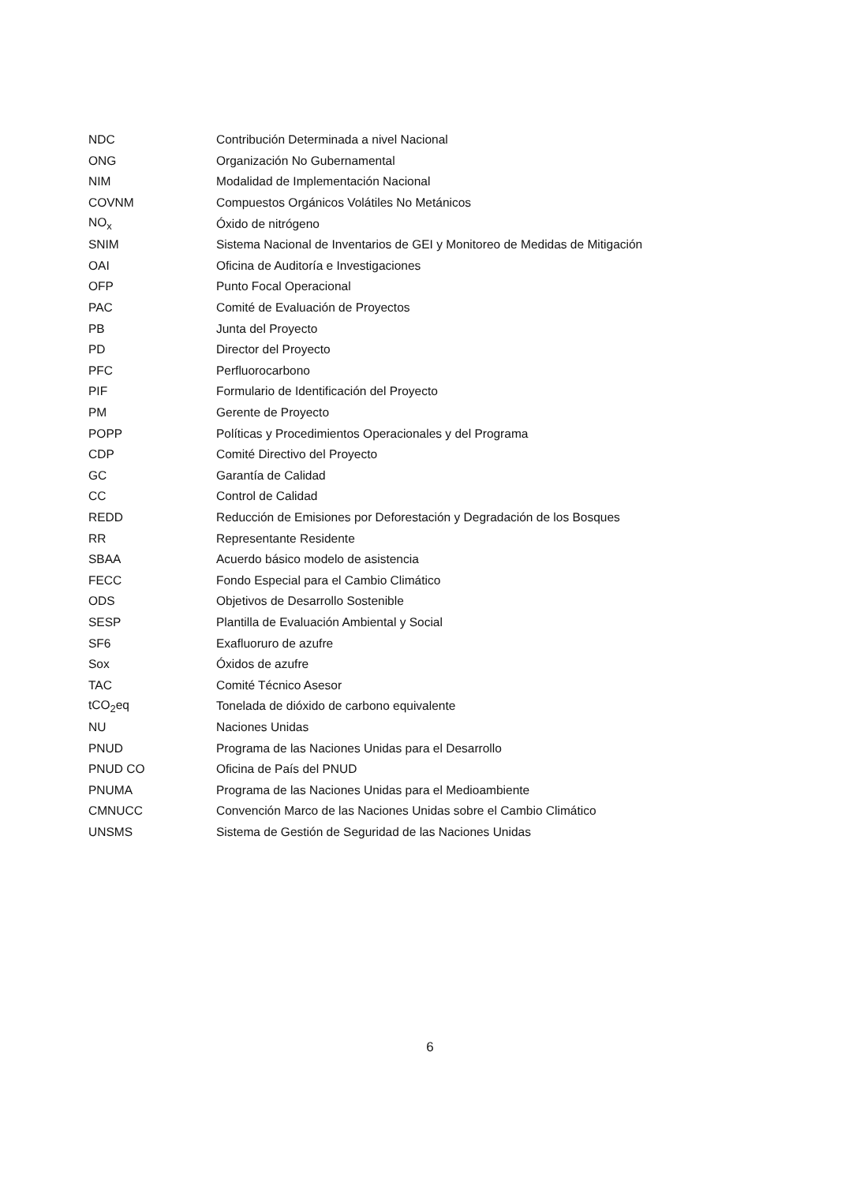| NDC | Contribución Determinada a nivel Nacional |
| ONG | Organización No Gubernamental |
| NIM | Modalidad de Implementación Nacional |
| COVNM | Compuestos Orgánicos Volátiles No Metánicos |
| NO<sub>x</sub> | Óxido de nitrógeno |
| SNIM | Sistema Nacional de Inventarios de GEI y Monitoreo de Medidas de Mitigación |
| OAI | Oficina de Auditoría e Investigaciones |
| OFP | Punto Focal Operacional |
| PAC | Comité de Evaluación de Proyectos |
| PB | Junta del Proyecto |
| PD | Director del Proyecto |
| PFC | Perfluorocarbono |
| PIF | Formulario de Identificación del Proyecto |
| PM | Gerente de Proyecto |
| POPP | Políticas y Procedimientos Operacionales y del Programa |
| CDP | Comité Directivo del Proyecto |
| GC | Garantía de Calidad |
| CC | Control de Calidad |
| REDD | Reducción de Emisiones por Deforestación y Degradación de los Bosques |
| RR | Representante Residente |
| SBAA | Acuerdo básico modelo de asistencia |
| FECC | Fondo Especial para el Cambio Climático |
| ODS | Objetivos de Desarrollo Sostenible |
| SESP | Plantilla de Evaluación Ambiental y Social |
| SF6 | Exafluoruro de azufre |
| Sox | Óxidos de azufre |
| TAC | Comité Técnico Asesor |
| tCO<sub>2</sub>eq | Tonelada de dióxido de carbono equivalente |
| NU | Naciones Unidas |
| PNUD | Programa de las Naciones Unidas para el Desarrollo |
| PNUD CO | Oficina de País del PNUD |
| PNUMA | Programa de las Naciones Unidas para el Medioambiente |
| CMNUCC | Convención Marco de las Naciones Unidas sobre el Cambio Climático |
| UNSMS | Sistema de Gestión de Seguridad de las Naciones Unidas |
6